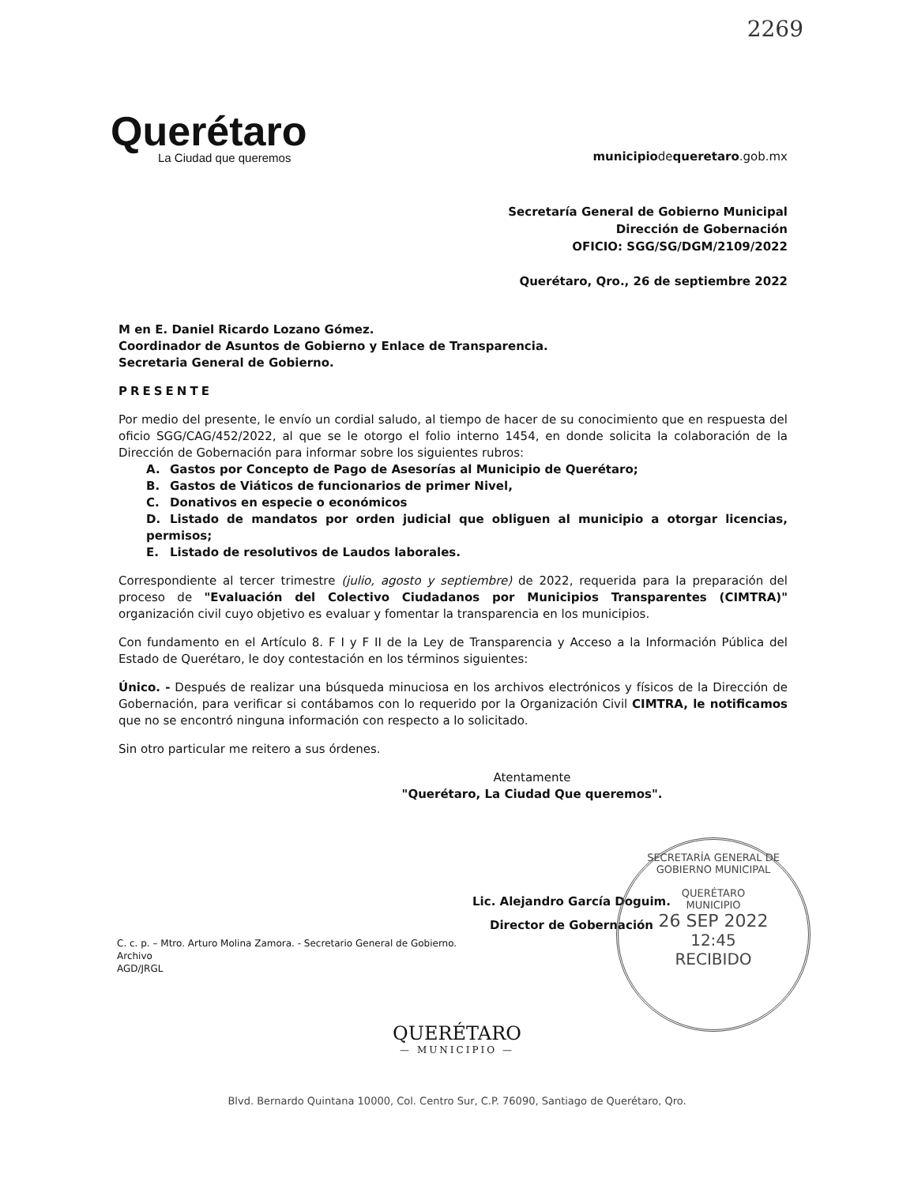2269
Querétaro
La Ciudad que queremos
municipiodequeretaro.gob.mx
Secretaría General de Gobierno Municipal
Dirección de Gobernación
OFICIO: SGG/SG/DGM/2109/2022
Querétaro, Qro., 26 de septiembre 2022
M en E. Daniel Ricardo Lozano Gómez.
Coordinador de Asuntos de Gobierno y Enlace de Transparencia.
Secretaria General de Gobierno.
PRESENTE
Por medio del presente, le envío un cordial saludo, al tiempo de hacer de su conocimiento que en respuesta del oficio SGG/CAG/452/2022, al que se le otorgo el folio interno 1454, en donde solicita la colaboración de la Dirección de Gobernación para informar sobre los siguientes rubros:
A. Gastos por Concepto de Pago de Asesorías al Municipio de Querétaro;
B. Gastos de Viáticos de funcionarios de primer Nivel,
C. Donativos en especie o económicos
D. Listado de mandatos por orden judicial que obliguen al municipio a otorgar licencias, permisos;
E. Listado de resolutivos de Laudos laborales.
Correspondiente al tercer trimestre (julio, agosto y septiembre) de 2022, requerida para la preparación del proceso de "Evaluación del Colectivo Ciudadanos por Municipios Transparentes (CIMTRA)" organización civil cuyo objetivo es evaluar y fomentar la transparencia en los municipios.
Con fundamento en el Artículo 8. F I y F II de la Ley de Transparencia y Acceso a la Información Pública del Estado de Querétaro, le doy contestación en los términos siguientes:
Único. - Después de realizar una búsqueda minuciosa en los archivos electrónicos y físicos de la Dirección de Gobernación, para verificar si contábamos con lo requerido por la Organización Civil CIMTRA, le notificamos que no se encontró ninguna información con respecto a lo solicitado.
Sin otro particular me reitero a sus órdenes.
Atentamente
"Querétaro, La Ciudad Que queremos".
Lic. Alejandro García Doguim.
Director de Gobernación
SECRETARÍA GENERAL DE GOBIERNO MUNICIPAL
QUERÉTARO
MUNICIPIO
26 SEP 2022
12:45
RECIBIDO
C. c. p. – Mtro. Arturo Molina Zamora. - Secretario General de Gobierno.
Archivo
AGD/JRGL
QUERÉTARO
— MUNICIPIO —
Blvd. Bernardo Quintana 10000, Col. Centro Sur, C.P. 76090, Santiago de Querétaro, Qro.